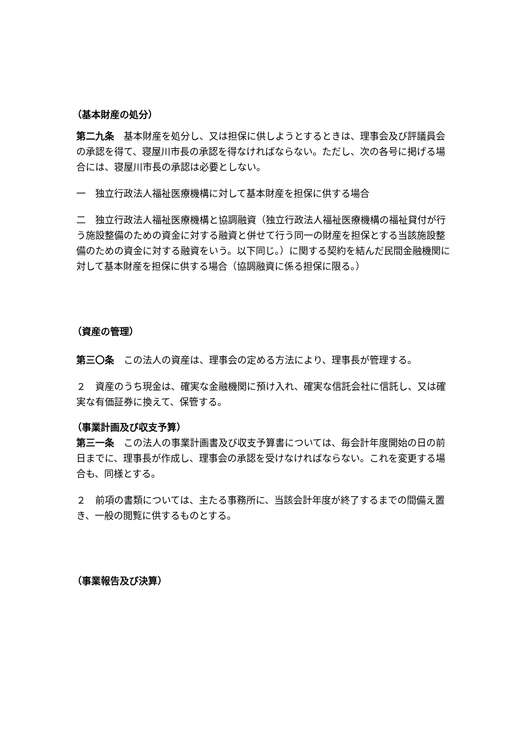（基本財産の処分）
第二九条　基本財産を処分し、又は担保に供しようとするときは、理事会及び評議員会の承認を得て、寝屋川市長の承認を得なければならない。ただし、次の各号に掲げる場合には、寝屋川市長の承認は必要としない。
一　独立行政法人福祉医療機構に対して基本財産を担保に供する場合
二　独立行政法人福祉医療機構と協調融資（独立行政法人福祉医療機構の福祉貸付が行う施設整備のための資金に対する融資と併せて行う同一の財産を担保とする当該施設整備のための資金に対する融資をいう。以下同じ。）に関する契約を結んだ民間金融機関に対して基本財産を担保に供する場合（協調融資に係る担保に限る。）
（資産の管理）
第三〇条　この法人の資産は、理事会の定める方法により、理事長が管理する。
２　資産のうち現金は、確実な金融機関に預け入れ、確実な信託会社に信託し、又は確実な有価証券に換えて、保管する。
（事業計画及び収支予算）
第三一条　この法人の事業計画書及び収支予算書については、毎会計年度開始の日の前日までに、理事長が作成し、理事会の承認を受けなければならない。これを変更する場合も、同様とする。
２　前項の書類については、主たる事務所に、当該会計年度が終了するまでの間備え置き、一般の閲覧に供するものとする。
（事業報告及び決算）